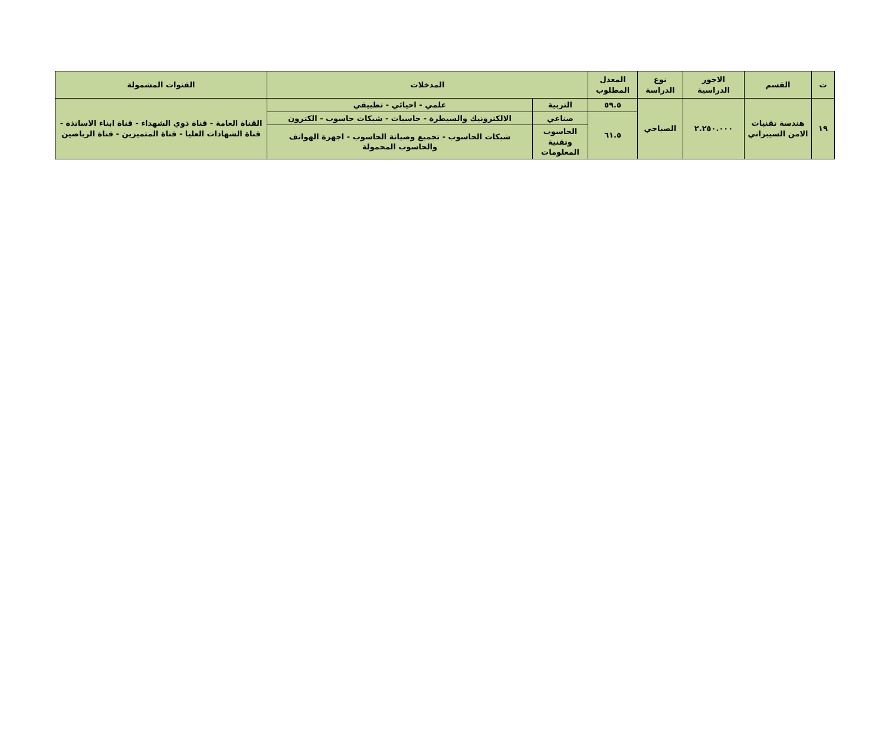| ت | القسم | الاجور الدراسية | نوع الدراسة | المعدل المطلوب | المدخلات | | القنوات المشمولة |
| --- | --- | --- | --- | --- | --- | --- | --- |
| ١٩ | هندسة تقنيات الامن السيبراني | ٢.٢٥٠.٠٠٠ | الصباحي | ٥٩.٥ | التربية | علمي - احيائي - تطبيقي | القناة العامة - قناة ذوي الشهداء - قناة ابناء الاساتذة - قناة الشهادات العليا - قناة المتميزين - قناة الرياضين |
| | | | | ٦١.٥ | صناعي | الالكترونيك والسيطرة - حاسبات - شبكات حاسوب - الكترون | |
| | | | | | الحاسوب وتقنية المعلومات | شبكات الحاسوب - تجميع وصيانة الحاسوب - اجهزة الهواتف والحاسوب المحمولة | |